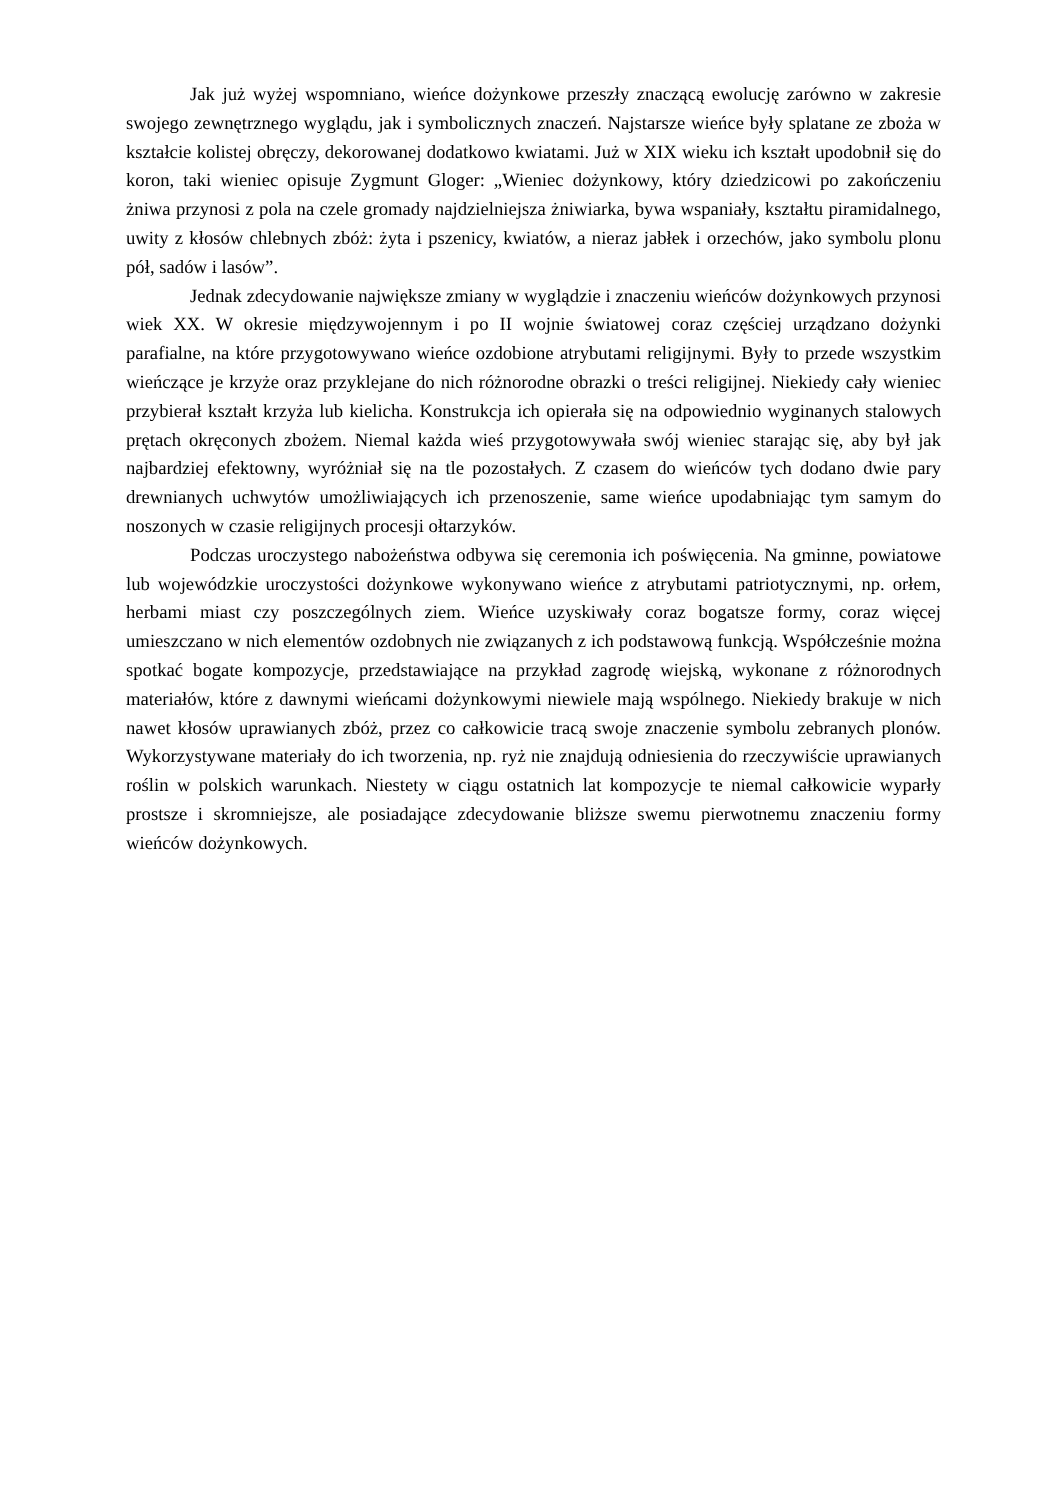Jak już wyżej wspomniano, wieńce dożynkowe przeszły znaczącą ewolucję zarówno w zakresie swojego zewnętrznego wyglądu, jak i symbolicznych znaczeń. Najstarsze wieńce były splatane ze zboża w kształcie kolistej obręczy, dekorowanej dodatkowo kwiatami. Już w XIX wieku ich kształt upodobnił się do koron, taki wieniec opisuje Zygmunt Gloger: „Wieniec dożynkowy, który dziedzicowi po zakończeniu żniwa przynosi z pola na czele gromady najdzielniejsza żniwiarka, bywa wspaniały, kształtu piramidalnego, uwity z kłosów chlebnych zbóż: żyta i pszenicy, kwiatów, a nieraz jabłek i orzechów, jako symbolu plonu pół, sadów i lasów”.
Jednak zdecydowanie największe zmiany w wyglądzie i znaczeniu wieńców dożynkowych przynosi wiek XX. W okresie międzywojennym i po II wojnie światowej coraz częściej urządzano dożynki parafialne, na które przygotowywano wieńce ozdobione atrybutami religijnymi. Były to przede wszystkim wieńczące je krzyże oraz przyklejane do nich różnorodne obrazki o treści religijnej. Niekiedy cały wieniec przybierał kształt krzyża lub kielicha. Konstrukcja ich opierała się na odpowiednio wyginanych stalowych prętach okręconych zbożem. Niemal każda wieś przygotowywała swój wieniec starając się, aby był jak najbardziej efektowny, wyróżniał się na tle pozostałych. Z czasem do wieńców tych dodano dwie pary drewnianych uchwytów umożliwiających ich przenoszenie, same wieńce upodabniając tym samym do noszonych w czasie religijnych procesji ołtarzyków.
Podczas uroczystego nabożeństwa odbywa się ceremonia ich poświęcenia. Na gminne, powiatowe lub wojewódzkie uroczystości dożynkowe wykonywano wieńce z atrybutami patriotycznymi, np. orłem, herbami miast czy poszczególnych ziem. Wieńce uzyskiwały coraz bogatsze formy, coraz więcej umieszczano w nich elementów ozdobnych nie związanych z ich podstawową funkcją. Współcześnie można spotkać bogate kompozycje, przedstawiające na przykład zagrodę wiejską, wykonane z różnorodnych materiałów, które z dawnymi wieńcami dożynkowymi niewiele mają wspólnego. Niekiedy brakuje w nich nawet kłosów uprawianych zbóż, przez co całkowicie tracą swoje znaczenie symbolu zebranych plonów. Wykorzystywane materiały do ich tworzenia, np. ryż nie znajdują odniesienia do rzeczywiście uprawianych roślin w polskich warunkach. Niestety w ciągu ostatnich lat kompozycje te niemal całkowicie wyparły prostsze i skromniejsze, ale posiadające zdecydowanie bliższe swemu pierwotnemu znaczeniu formy wieńców dożynkowych.